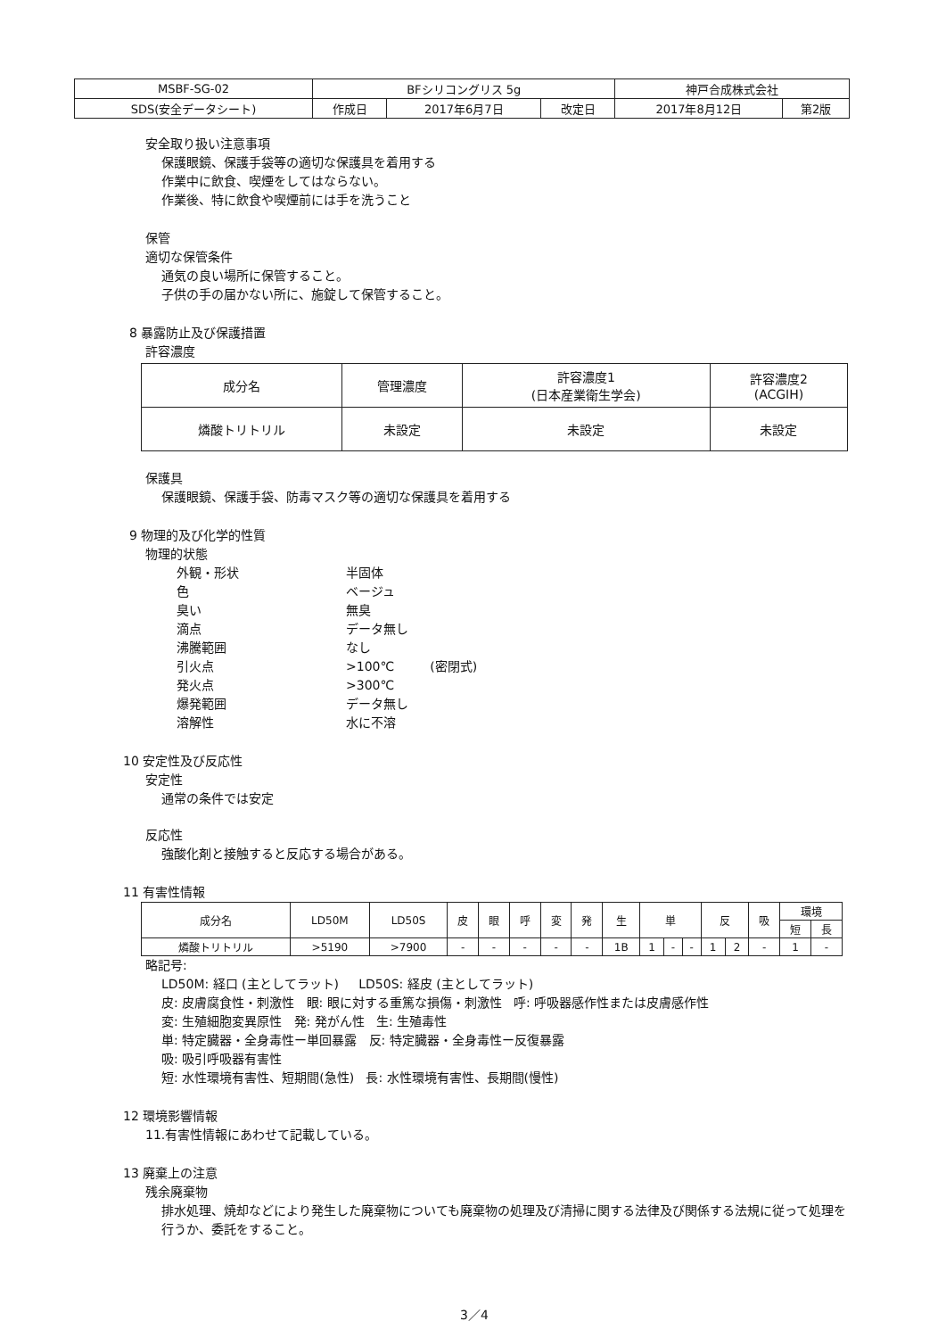| MSBF-SG-02 | BFシリコングリス 5g | | | 神戸合成株式会社 | |
| SDS(安全データシート) | 作成日 | 2017年6月7日 | 改定日 | 2017年8月12日 | 第2版 |
安全取り扱い注意事項
保護眼鏡、保護手袋等の適切な保護具を着用する
作業中に飲食、喫煙をしてはならない。
作業後、特に飲食や喫煙前には手を洗うこと
保管
適切な保管条件
通気の良い場所に保管すること。
子供の手の届かない所に、施錠して保管すること。
8 暴露防止及び保護措置
許容濃度
| 成分名 | 管理濃度 | 許容濃度1 (日本産業衛生学会) | 許容濃度2 (ACGIH) |
| 燐酸トリトリル | 未設定 | 未設定 | 未設定 |
保護具
保護眼鏡、保護手袋、防毒マスク等の適切な保護具を着用する
9 物理的及び化学的性質
物理的状態
外観・形状 半固体
色 ベージュ
臭い 無臭
滴点 データ無し
沸騰範囲 なし
引火点 >100℃ (密閉式)
発火点 >300℃
爆発範囲 データ無し
溶解性 水に不溶
10 安定性及び反応性
安定性
通常の条件では安定
反応性
強酸化剤と接触すると反応する場合がある。
11 有害性情報
| 成分名 | LD50M | LD50S | 皮 | 眼 | 呼 | 変 | 発 | 生 | 単 | | | 反 | | 吸 | 環境 | |
| | | | | | | | | | | | | | | | 短 | 長 |
| 燐酸トリトリル | >5190 | >7900 | - | - | - | - | - | 1B | 1 | - | - | 1 | 2 | - | 1 | - |
略記号:
LD50M: 経口 (主としてラット) LD50S: 経皮 (主としてラット)
皮: 皮膚腐食性・刺激性 眼: 眼に対する重篤な損傷・刺激性 呼: 呼吸器感作性または皮膚感作性
変: 生殖細胞変異原性 発: 発がん性 生: 生殖毒性
単: 特定臓器・全身毒性ー単回暴露 反: 特定臓器・全身毒性ー反復暴露
吸: 吸引呼吸器有害性
短: 水性環境有害性、短期間(急性) 長: 水性環境有害性、長期間(慢性)
12 環境影響情報
11.有害性情報にあわせて記載している。
13 廃棄上の注意
残余廃棄物
排水処理、焼却などにより発生した廃棄物についても廃棄物の処理及び清掃に関する法律及び関係する法規に従って処理を行うか、委託をすること。
3／4